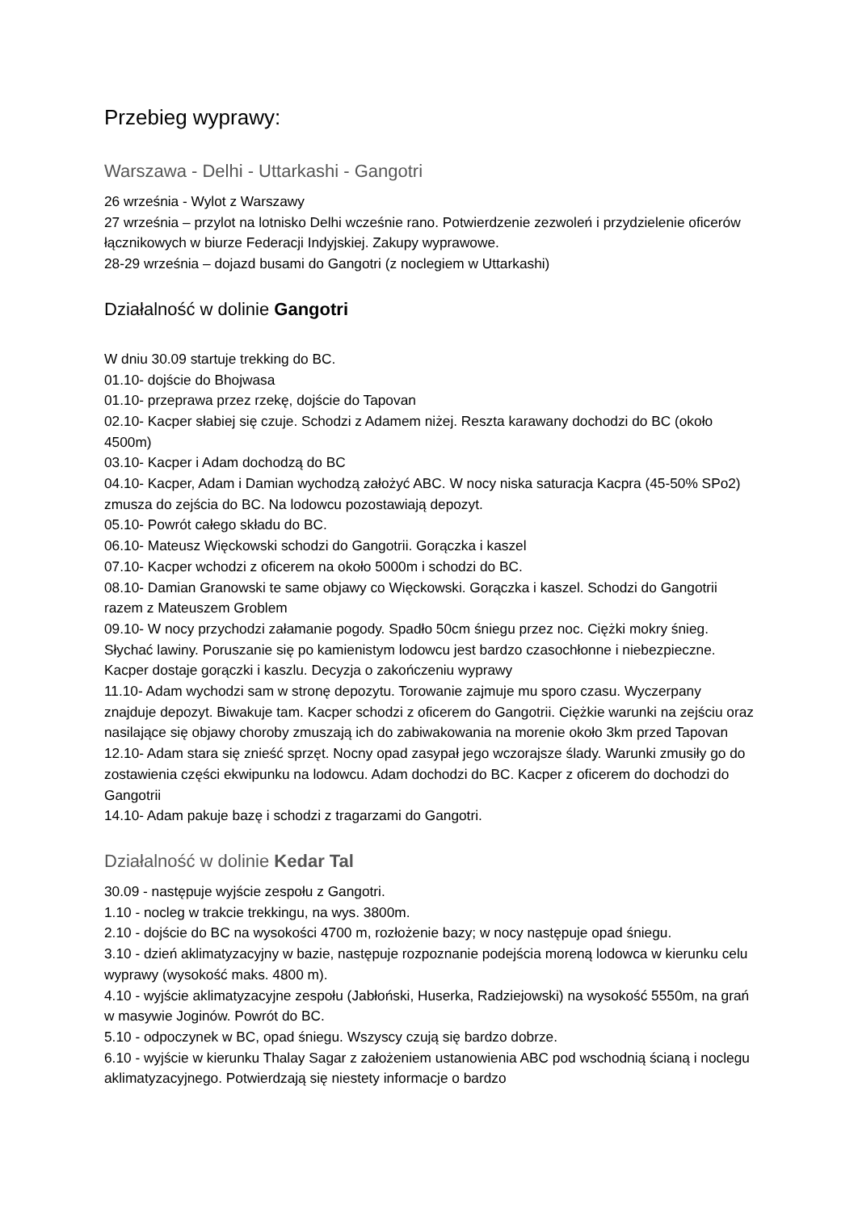Przebieg wyprawy:
Warszawa - Delhi - Uttarkashi - Gangotri
26 września - Wylot z Warszawy
27 września – przylot na lotnisko Delhi wcześnie rano. Potwierdzenie zezwoleń i przydzielenie oficerów łącznikowych w biurze Federacji Indyjskiej. Zakupy wyprawowe.
28-29 września – dojazd busami do Gangotri (z noclegiem w Uttarkashi)
Działalność w dolinie Gangotri
W dniu 30.09 startuje trekking do BC.
01.10- dojście do Bhojwasa
01.10- przeprawa przez rzekę, dojście do Tapovan
02.10- Kacper słabiej się czuje. Schodzi z Adamem niżej. Reszta karawany dochodzi do BC (około 4500m)
03.10- Kacper i Adam dochodzą do BC
04.10- Kacper, Adam i Damian wychodzą założyć ABC. W nocy niska saturacja Kacpra (45-50% SPo2) zmusza do zejścia do BC. Na lodowcu pozostawiają depozyt.
05.10- Powrót całego składu do BC.
06.10- Mateusz Więckowski schodzi do Gangotrii. Gorączka i kaszel
07.10- Kacper wchodzi z oficerem na około 5000m i schodzi do BC.
08.10- Damian Granowski te same objawy co Więckowski. Gorączka i kaszel. Schodzi do Gangotrii razem z Mateuszem Groblem
09.10- W nocy przychodzi załamanie pogody. Spadło 50cm śniegu przez noc. Ciężki mokry śnieg. Słychać lawiny. Poruszanie się po kamienistym lodowcu jest bardzo czasochłonne i niebezpieczne. Kacper dostaje gorączki i kaszlu. Decyzja o zakończeniu wyprawy
11.10- Adam wychodzi sam w stronę depozytu. Torowanie zajmuje mu sporo czasu. Wyczerpany znajduje depozyt. Biwakuje tam. Kacper schodzi z oficerem do Gangotrii. Ciężkie warunki na zejściu oraz nasilające się objawy choroby zmuszają ich do zabiwakowania na morenie około 3km przed Tapovan
12.10- Adam stara się znieść sprzęt. Nocny opad zasypał jego wczorajsze ślady. Warunki zmusiły go do zostawienia części ekwipunku na lodowcu. Adam dochodzi do BC. Kacper z oficerem do dochodzi do Gangotrii
14.10- Adam pakuje bazę i schodzi z tragarzami do Gangotri.
Działalność w dolinie Kedar Tal
30.09 - następuje wyjście zespołu z Gangotri.
1.10 - nocleg w trakcie trekkingu, na wys. 3800m.
2.10 - dojście do BC na wysokości 4700 m, rozłożenie bazy; w nocy następuje opad śniegu.
3.10 - dzień aklimatyzacyjny w bazie, następuje rozpoznanie podejścia moreną lodowca w kierunku celu wyprawy (wysokość maks. 4800 m).
4.10 - wyjście aklimatyzacyjne zespołu (Jabłoński, Huserka, Radziejowski) na wysokość 5550m, na grań w masywie Joginów. Powrót do BC.
5.10 - odpoczynek w BC, opad śniegu. Wszyscy czują się bardzo dobrze.
6.10 - wyjście w kierunku Thalay Sagar z założeniem ustanowienia ABC pod wschodnią ścianą i noclegu aklimatyzacyjnego. Potwierdzają się niestety informacje o bardzo